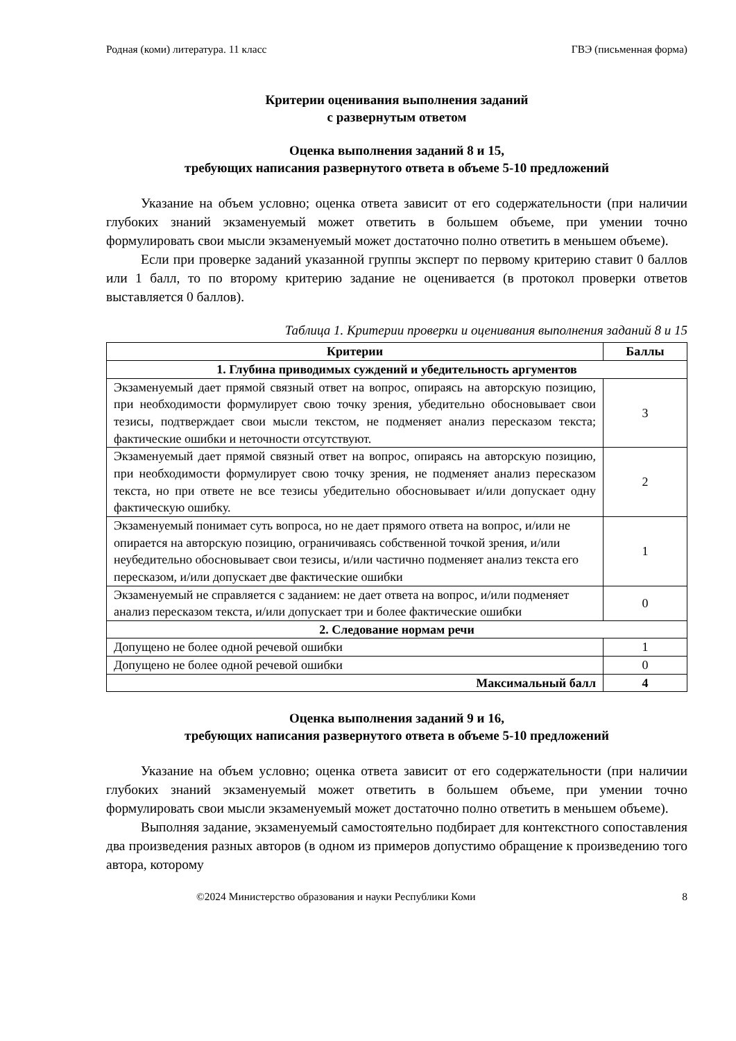Родная (коми) литература. 11 класс ГВЭ (письменная форма)
Критерии оценивания выполнения заданий
с развернутым ответом
Оценка выполнения заданий 8 и 15,
требующих написания развернутого ответа в объеме 5-10 предложений
Указание на объем условно; оценка ответа зависит от его содержательности (при наличии глубоких знаний экзаменуемый может ответить в большем объеме, при умении точно формулировать свои мысли экзаменуемый может достаточно полно ответить в меньшем объеме).
Если при проверке заданий указанной группы эксперт по первому критерию ставит 0 баллов или 1 балл, то по второму критерию задание не оценивается (в протокол проверки ответов выставляется 0 баллов).
Таблица 1. Критерии проверки и оценивания выполнения заданий 8 и 15
| Критерии | Баллы |
| --- | --- |
| 1. Глубина приводимых суждений и убедительность аргументов | |
| Экзаменуемый дает прямой связный ответ на вопрос, опираясь на авторскую позицию, при необходимости формулирует свою точку зрения, убедительно обосновывает свои тезисы, подтверждает свои мысли текстом, не подменяет анализ пересказом текста; фактические ошибки и неточности отсутствуют. | 3 |
| Экзаменуемый дает прямой связный ответ на вопрос, опираясь на авторскую позицию, при необходимости формулирует свою точку зрения, не подменяет анализ пересказом текста, но при ответе не все тезисы убедительно обосновывает и/или допускает одну фактическую ошибку. | 2 |
| Экзаменуемый понимает суть вопроса, но не дает прямого ответа на вопрос, и/или не опирается на авторскую позицию, ограничиваясь собственной точкой зрения, и/или неубедительно обосновывает свои тезисы, и/или частично подменяет анализ текста его пересказом, и/или допускает две фактические ошибки | 1 |
| Экзаменуемый не справляется с заданием: не дает ответа на вопрос, и/или подменяет анализ пересказом текста, и/или допускает три и более фактические ошибки | 0 |
| 2. Следование нормам речи | |
| Допущено не более одной речевой ошибки | 1 |
| Допущено не более одной речевой ошибки | 0 |
| Максимальный балл | 4 |
Оценка выполнения заданий 9 и 16,
требующих написания развернутого ответа в объеме 5-10 предложений
Указание на объем условно; оценка ответа зависит от его содержательности (при наличии глубоких знаний экзаменуемый может ответить в большем объеме, при умении точно формулировать свои мысли экзаменуемый может достаточно полно ответить в меньшем объеме).
Выполняя задание, экзаменуемый самостоятельно подбирает для контекстного сопоставления два произведения разных авторов (в одном из примеров допустимо обращение к произведению того автора, которому
©2024 Министерство образования и науки Республики Коми 8